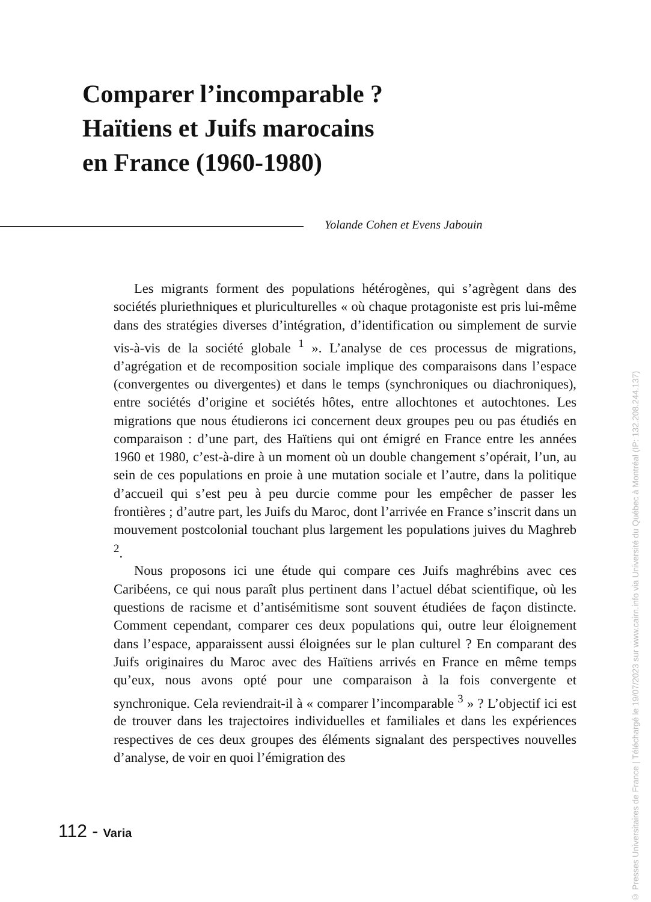Comparer l’incomparable ?
Haïtiens et Juifs marocains
en France (1960-1980)
Yolande Cohen et Evens Jabouin
Les migrants forment des populations hétérogènes, qui s’agrègent dans des sociétés pluriethniques et pluriculturelles « où chaque protagoniste est pris lui-même dans des stratégies diverses d’intégration, d’identification ou simplement de survie vis-à-vis de la société globale <sup>1</sup> ». L’analyse de ces processus de migrations, d’agrégation et de recomposition sociale implique des comparaisons dans l’espace (convergentes ou divergentes) et dans le temps (synchroniques ou diachroniques), entre sociétés d’origine et sociétés hôtes, entre allochtones et autochtones. Les migrations que nous étudierons ici concernent deux groupes peu ou pas étudiés en comparaison : d’une part, des Haïtiens qui ont émigré en France entre les années 1960 et 1980, c’est-à-dire à un moment où un double changement s’opérait, l’un, au sein de ces populations en proie à une mutation sociale et l’autre, dans la politique d’accueil qui s’est peu à peu durcie comme pour les empêcher de passer les frontières ; d’autre part, les Juifs du Maroc, dont l’arrivée en France s’inscrit dans un mouvement postcolonial touchant plus largement les populations juives du Maghreb <sup>2</sup>.
Nous proposons ici une étude qui compare ces Juifs maghrébins avec ces Caribéens, ce qui nous paraît plus pertinent dans l’actuel débat scientifique, où les questions de racisme et d’antisémitisme sont souvent étudiées de façon distincte. Comment cependant, comparer ces deux populations qui, outre leur éloignement dans l’espace, apparaissent aussi éloignées sur le plan culturel ? En comparant des Juifs originaires du Maroc avec des Haïtiens arrivés en France en même temps qu’eux, nous avons opté pour une comparaison à la fois convergente et synchronique. Cela reviendrait-il à « comparer l’incomparable <sup>3</sup> » ? L’objectif ici est de trouver dans les trajectoires individuelles et familiales et dans les expériences respectives de ces deux groupes des éléments signalant des perspectives nouvelles d’analyse, de voir en quoi l’émigration des
112 - Varia
© Presses Universitaires de France | Téléchargé le 19/07/2023 sur www.cairn.info via Université du Québec à Montréal (IP: 132.208.244.137)